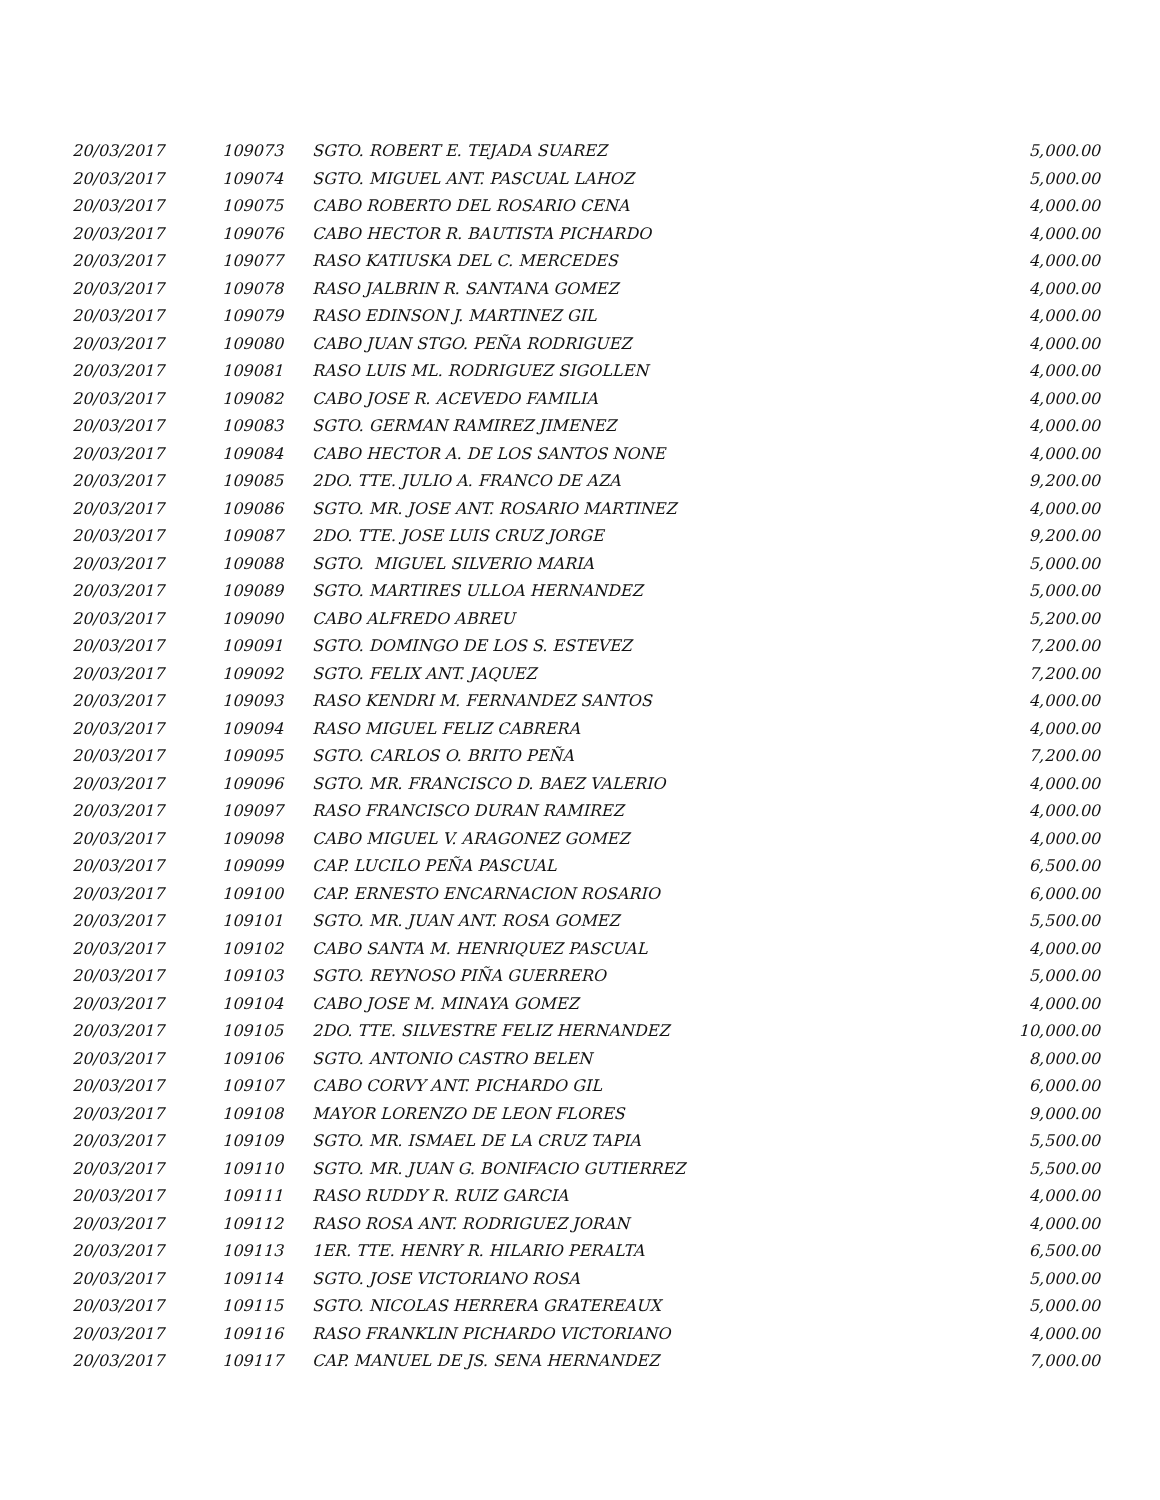| 20/03/2017 | 109073 | SGTO. ROBERT E. TEJADA SUAREZ | 5,000.00 |
| 20/03/2017 | 109074 | SGTO. MIGUEL ANT. PASCUAL LAHOZ | 5,000.00 |
| 20/03/2017 | 109075 | CABO ROBERTO DEL ROSARIO CENA | 4,000.00 |
| 20/03/2017 | 109076 | CABO HECTOR R. BAUTISTA PICHARDO | 4,000.00 |
| 20/03/2017 | 109077 | RASO KATIUSKA DEL C. MERCEDES | 4,000.00 |
| 20/03/2017 | 109078 | RASO JALBRIN R. SANTANA GOMEZ | 4,000.00 |
| 20/03/2017 | 109079 | RASO EDINSON J. MARTINEZ GIL | 4,000.00 |
| 20/03/2017 | 109080 | CABO JUAN STGO. PEÑA RODRIGUEZ | 4,000.00 |
| 20/03/2017 | 109081 | RASO LUIS ML. RODRIGUEZ SIGOLLEN | 4,000.00 |
| 20/03/2017 | 109082 | CABO JOSE R. ACEVEDO FAMILIA | 4,000.00 |
| 20/03/2017 | 109083 | SGTO. GERMAN RAMIREZ JIMENEZ | 4,000.00 |
| 20/03/2017 | 109084 | CABO HECTOR A. DE LOS SANTOS NONE | 4,000.00 |
| 20/03/2017 | 109085 | 2DO. TTE. JULIO A. FRANCO DE AZA | 9,200.00 |
| 20/03/2017 | 109086 | SGTO. MR. JOSE ANT. ROSARIO MARTINEZ | 4,000.00 |
| 20/03/2017 | 109087 | 2DO. TTE. JOSE LUIS CRUZ JORGE | 9,200.00 |
| 20/03/2017 | 109088 | SGTO. MIGUEL SILVERIO MARIA | 5,000.00 |
| 20/03/2017 | 109089 | SGTO. MARTIRES ULLOA HERNANDEZ | 5,000.00 |
| 20/03/2017 | 109090 | CABO ALFREDO ABREU | 5,200.00 |
| 20/03/2017 | 109091 | SGTO. DOMINGO DE LOS S. ESTEVEZ | 7,200.00 |
| 20/03/2017 | 109092 | SGTO. FELIX ANT. JAQUEZ | 7,200.00 |
| 20/03/2017 | 109093 | RASO KENDRI M. FERNANDEZ SANTOS | 4,000.00 |
| 20/03/2017 | 109094 | RASO MIGUEL FELIZ CABRERA | 4,000.00 |
| 20/03/2017 | 109095 | SGTO. CARLOS O. BRITO PEÑA | 7,200.00 |
| 20/03/2017 | 109096 | SGTO. MR. FRANCISCO D. BAEZ VALERIO | 4,000.00 |
| 20/03/2017 | 109097 | RASO FRANCISCO DURAN RAMIREZ | 4,000.00 |
| 20/03/2017 | 109098 | CABO MIGUEL V. ARAGONEZ GOMEZ | 4,000.00 |
| 20/03/2017 | 109099 | CAP. LUCILO PEÑA PASCUAL | 6,500.00 |
| 20/03/2017 | 109100 | CAP. ERNESTO ENCARNACION ROSARIO | 6,000.00 |
| 20/03/2017 | 109101 | SGTO. MR. JUAN ANT. ROSA GOMEZ | 5,500.00 |
| 20/03/2017 | 109102 | CABO SANTA M. HENRIQUEZ PASCUAL | 4,000.00 |
| 20/03/2017 | 109103 | SGTO. REYNOSO PIÑA GUERRERO | 5,000.00 |
| 20/03/2017 | 109104 | CABO JOSE M. MINAYA GOMEZ | 4,000.00 |
| 20/03/2017 | 109105 | 2DO. TTE. SILVESTRE FELIZ HERNANDEZ | 10,000.00 |
| 20/03/2017 | 109106 | SGTO. ANTONIO CASTRO BELEN | 8,000.00 |
| 20/03/2017 | 109107 | CABO CORVY ANT. PICHARDO GIL | 6,000.00 |
| 20/03/2017 | 109108 | MAYOR LORENZO DE LEON FLORES | 9,000.00 |
| 20/03/2017 | 109109 | SGTO. MR. ISMAEL DE LA CRUZ TAPIA | 5,500.00 |
| 20/03/2017 | 109110 | SGTO. MR. JUAN G. BONIFACIO GUTIERREZ | 5,500.00 |
| 20/03/2017 | 109111 | RASO RUDDY R. RUIZ GARCIA | 4,000.00 |
| 20/03/2017 | 109112 | RASO ROSA ANT. RODRIGUEZ JORAN | 4,000.00 |
| 20/03/2017 | 109113 | 1ER. TTE. HENRY R. HILARIO PERALTA | 6,500.00 |
| 20/03/2017 | 109114 | SGTO. JOSE VICTORIANO ROSA | 5,000.00 |
| 20/03/2017 | 109115 | SGTO. NICOLAS HERRERA GRATEREAUX | 5,000.00 |
| 20/03/2017 | 109116 | RASO FRANKLIN PICHARDO VICTORIANO | 4,000.00 |
| 20/03/2017 | 109117 | CAP. MANUEL DE JS. SENA HERNANDEZ | 7,000.00 |